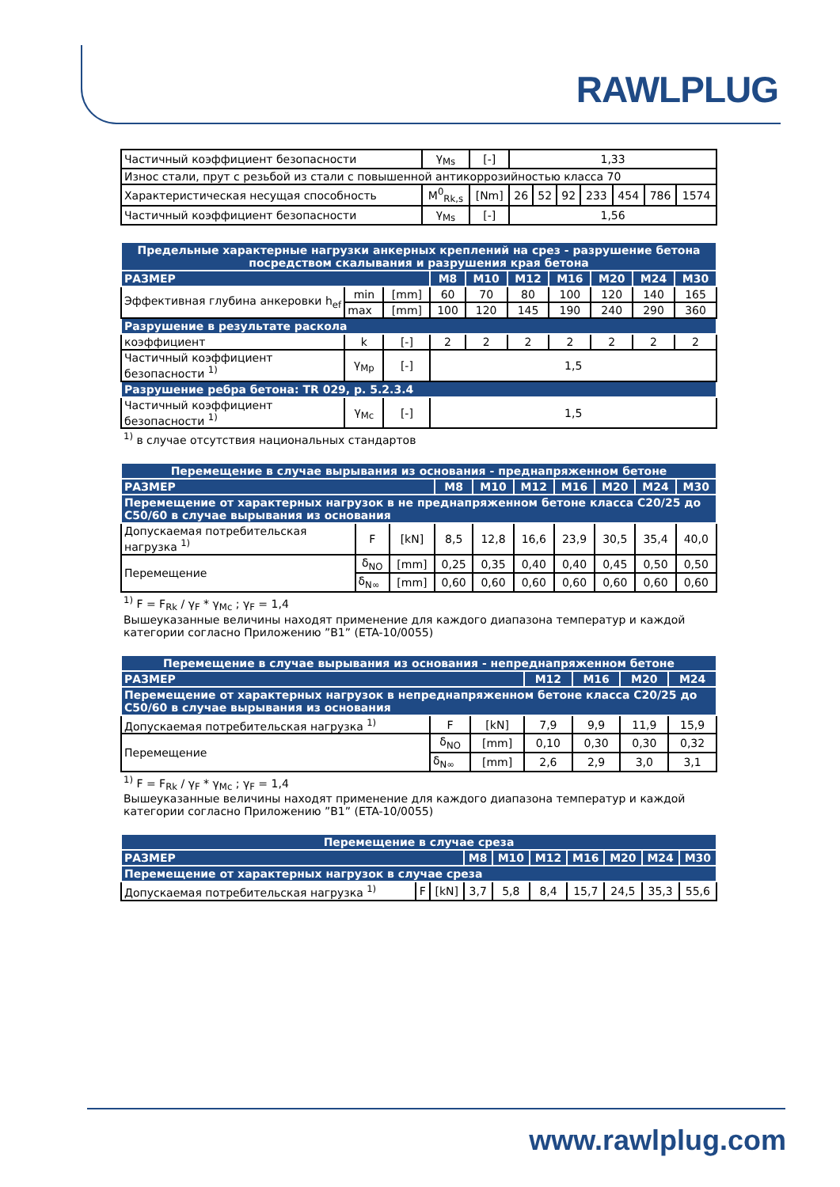RAWLPLUG
| Частичный коэффициент безопасности | γ<sub>Ms</sub> | [-] | 1,33 | | | | | | |
| Износ стали, прут с резьбой из стали с повышенной антикоррозийностью класса 70 | | | | | | | | | |
| Характеристическая несущая способность | M<sup>0</sup><sub>Rk,s</sub> | [Nm] | 26 | 52 | 92 | 233 | 454 | 786 | 1574 |
| Частичный коэффициент безопасности | γ<sub>Ms</sub> | [-] | 1,56 | | | | | | |
| Предельные характерные нагрузки анкерных креплений на срез - разрушение бетона посредством скалывания и разрушения края бетона | | | | | | | | | |
| --- | --- | --- | --- | --- | --- | --- | --- | --- | --- |
| РАЗМЕР | | | M8 | M10 | M12 | M16 | M20 | M24 | M30 |
| Эффективная глубина анкеровки h<sub>ef</sub> | min | [mm] | 60 | 70 | 80 | 100 | 120 | 140 | 165 |
| | max | [mm] | 100 | 120 | 145 | 190 | 240 | 290 | 360 |
| Разрушение в результате раскола | | | | | | | | | |
| коэффициент | k | [-] | 2 | 2 | 2 | 2 | 2 | 2 | 2 |
| Частичный коэффициент безопасности <sup>1)</sup> | γ<sub>Mp</sub> | [-] | 1,5 | | | | | | |
| Разрушение ребра бетона: TR 029, p. 5.2.3.4 | | | | | | | | | |
| Частичный коэффициент безопасности <sup>1)</sup> | γ<sub>Mc</sub> | [-] | 1,5 | | | | | | |
<sup>1)</sup> в случае отсутствия национальных стандартов
| Перемещение в случае вырывания из основания - преднапряженном бетоне | | | | | | | | | |
| --- | --- | --- | --- | --- | --- | --- | --- | --- | --- |
| РАЗМЕР | | | M8 | M10 | M12 | M16 | M20 | M24 | M30 |
| Перемещение от характерных нагрузок в не преднапряженном бетоне класса C20/25 до C50/60 в случае вырывания из основания | | | | | | | | | |
| Допускаемая потребительская нагрузка <sup>1)</sup> | F | [kN] | 8,5 | 12,8 | 16,6 | 23,9 | 30,5 | 35,4 | 40,0 |
| Перемещение | δ<sub>NO</sub> | [mm] | 0,25 | 0,35 | 0,40 | 0,40 | 0,45 | 0,50 | 0,50 |
| | δ<sub>N∞</sub> | [mm] | 0,60 | 0,60 | 0,60 | 0,60 | 0,60 | 0,60 | 0,60 |
<sup>1)</sup> F = F<sub>Rk</sub> / γ<sub>F</sub> * γ<sub>Mc</sub> ; γ<sub>F</sub> = 1,4
Вышеуказанные величины находят применение для каждого диапазона температур и каждой категории согласно Приложению ”B1” (ETA-10/0055)
| Перемещение в случае вырывания из основания - непреднапряженном бетоне | | | | | | |
| --- | --- | --- | --- | --- | --- | --- |
| РАЗМЕР | | | M12 | M16 | M20 | M24 |
| Перемещение от характерных нагрузок в непреднапряженном бетоне класса C20/25 до C50/60 в случае вырывания из основания | | | | | | |
| Допускаемая потребительская нагрузка <sup>1)</sup> | F | [kN] | 7,9 | 9,9 | 11,9 | 15,9 |
| Перемещение | δ<sub>NO</sub> | [mm] | 0,10 | 0,30 | 0,30 | 0,32 |
| | δ<sub>N∞</sub> | [mm] | 2,6 | 2,9 | 3,0 | 3,1 |
<sup>1)</sup> F = F<sub>Rk</sub> / γ<sub>F</sub> * γ<sub>Mc</sub> ; γ<sub>F</sub> = 1,4
Вышеуказанные величины находят применение для каждого диапазона температур и каждой категории согласно Приложению ”B1” (ETA-10/0055)
| Перемещение в случае среза | | | | | | | | | |
| --- | --- | --- | --- | --- | --- | --- | --- | --- | --- |
| РАЗМЕР | | | M8 | M10 | M12 | M16 | M20 | M24 | M30 |
| Перемещение от характерных нагрузок в случае среза | | | | | | | | | |
| Допускаемая потребительская нагрузка <sup>1)</sup> | F | [kN] | 3,7 | 5,8 | 8,4 | 15,7 | 24,5 | 35,3 | 55,6 |
www.rawlplug.com